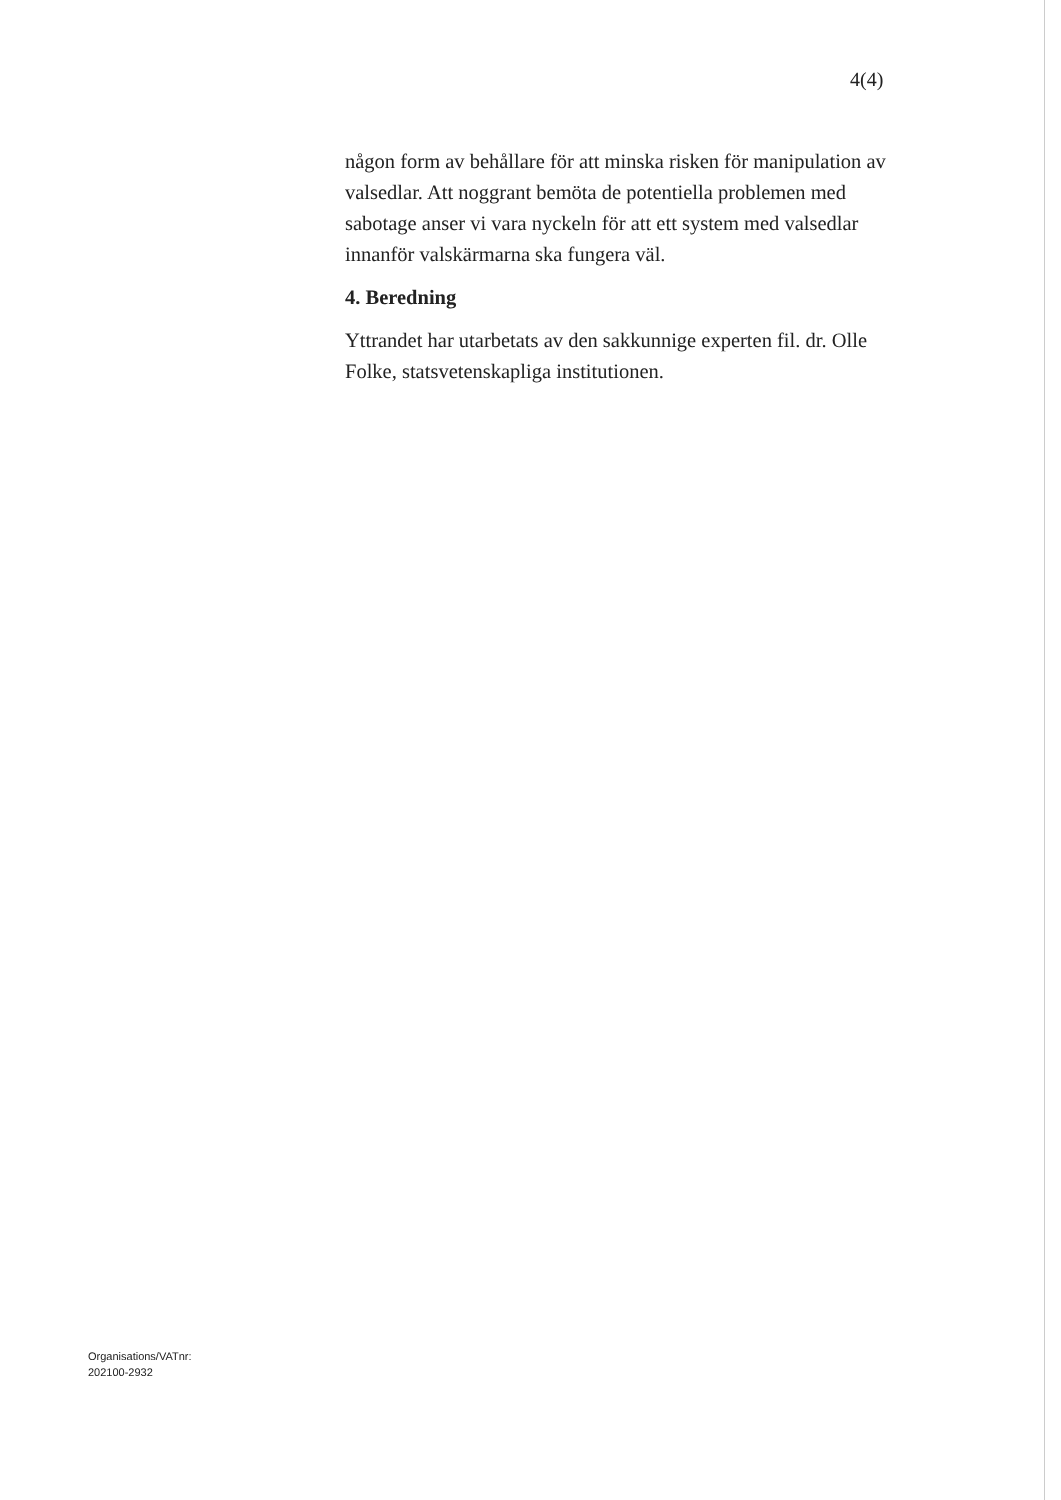4(4)
någon form av behållare för att minska risken för manipulation av valsedlar. Att noggrant bemöta de potentiella problemen med sabotage anser vi vara nyckeln för att ett system med valsedlar innanför valskärmarna ska fungera väl.
4. Beredning
Yttrandet har utarbetats av den sakkunnige experten fil. dr. Olle Folke, statsvetenskapliga institutionen.
Organisations/VATnr:
202100-2932